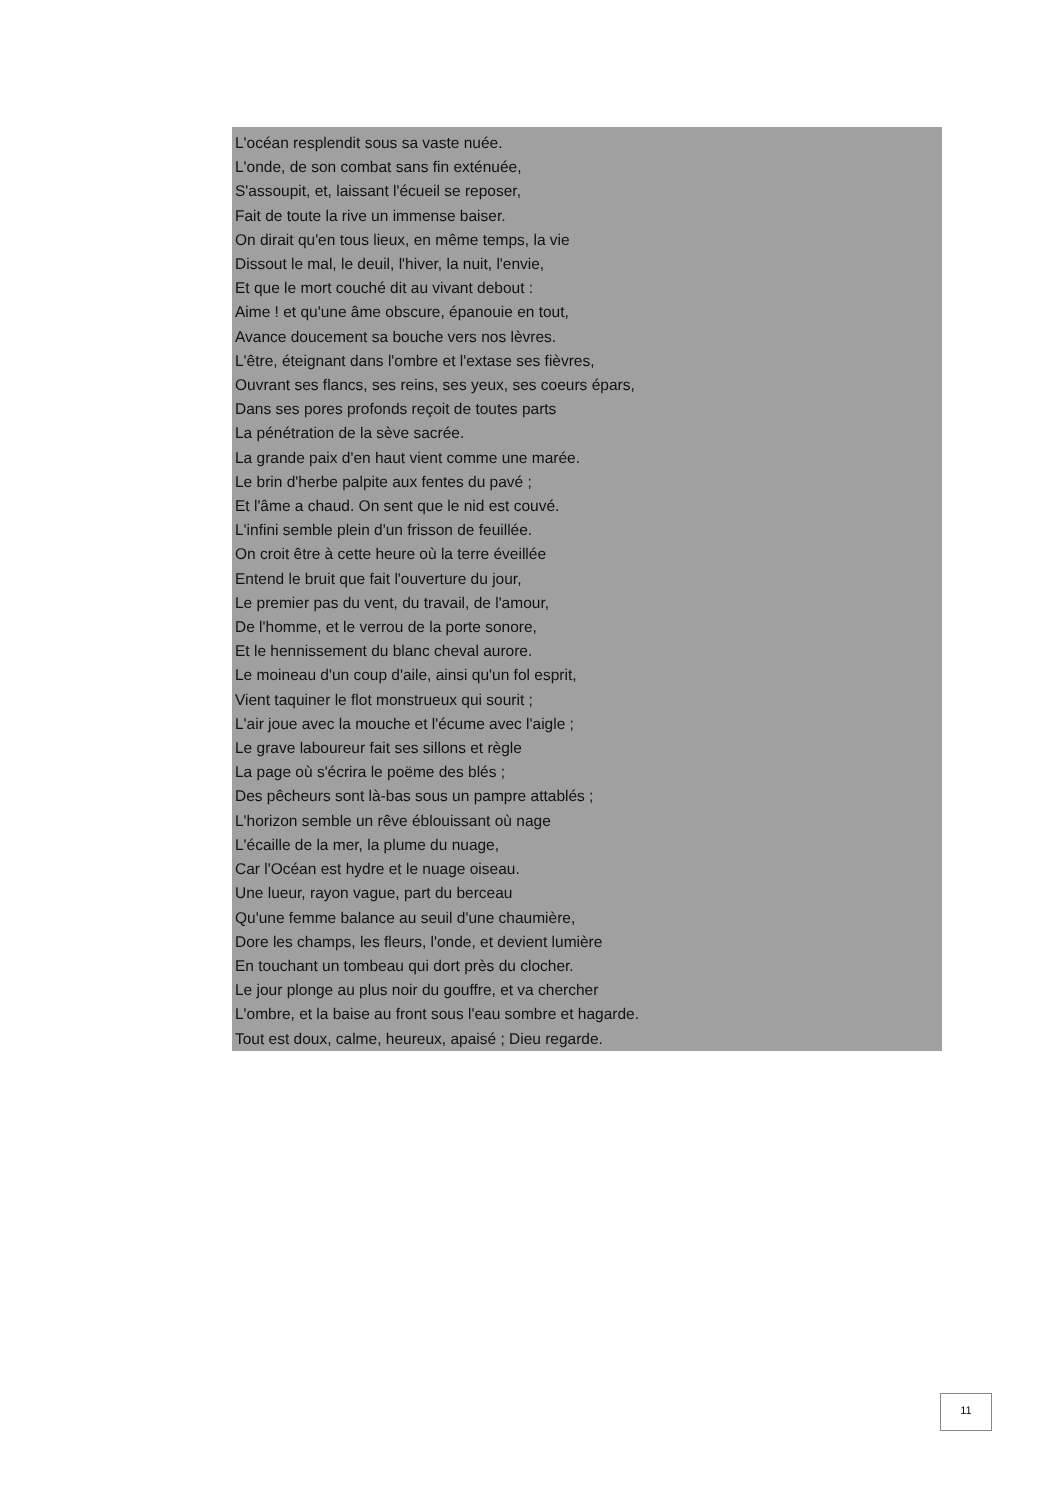L'océan resplendit sous sa vaste nuée.
L'onde, de son combat sans fin exténuée,
S'assoupit, et, laissant l'écueil se reposer,
Fait de toute la rive un immense baiser.
On dirait qu'en tous lieux, en même temps, la vie
Dissout le mal, le deuil, l'hiver, la nuit, l'envie,
Et que le mort couché dit au vivant debout :
Aime ! et qu'une âme obscure, épanouie en tout,
Avance doucement sa bouche vers nos lèvres.
L'être, éteignant dans l'ombre et l'extase ses fièvres,
Ouvrant ses flancs, ses reins, ses yeux, ses coeurs épars,
Dans ses pores profonds reçoit de toutes parts
La pénétration de la sève sacrée.
La grande paix d'en haut vient comme une marée.
Le brin d'herbe palpite aux fentes du pavé ;
Et l'âme a chaud. On sent que le nid est couvé.
L'infini semble plein d'un frisson de feuillée.
On croit être à cette heure où la terre éveillée
Entend le bruit que fait l'ouverture du jour,
Le premier pas du vent, du travail, de l'amour,
De l'homme, et le verrou de la porte sonore,
Et le hennissement du blanc cheval aurore.
Le moineau d'un coup d'aile, ainsi qu'un fol esprit,
Vient taquiner le flot monstrueux qui sourit ;
L'air joue avec la mouche et l'écume avec l'aigle ;
Le grave laboureur fait ses sillons et règle
La page où s'écrira le poëme des blés ;
Des pêcheurs sont là-bas sous un pampre attablés ;
L'horizon semble un rêve éblouissant où nage
L'écaille de la mer, la plume du nuage,
Car l'Océan est hydre et le nuage oiseau.
Une lueur, rayon vague, part du berceau
Qu'une femme balance au seuil d'une chaumière,
Dore les champs, les fleurs, l'onde, et devient lumière
En touchant un tombeau qui dort près du clocher.
Le jour plonge au plus noir du gouffre, et va chercher
L'ombre, et la baise au front sous l'eau sombre et hagarde.
Tout est doux, calme, heureux, apaisé ; Dieu regarde.
11